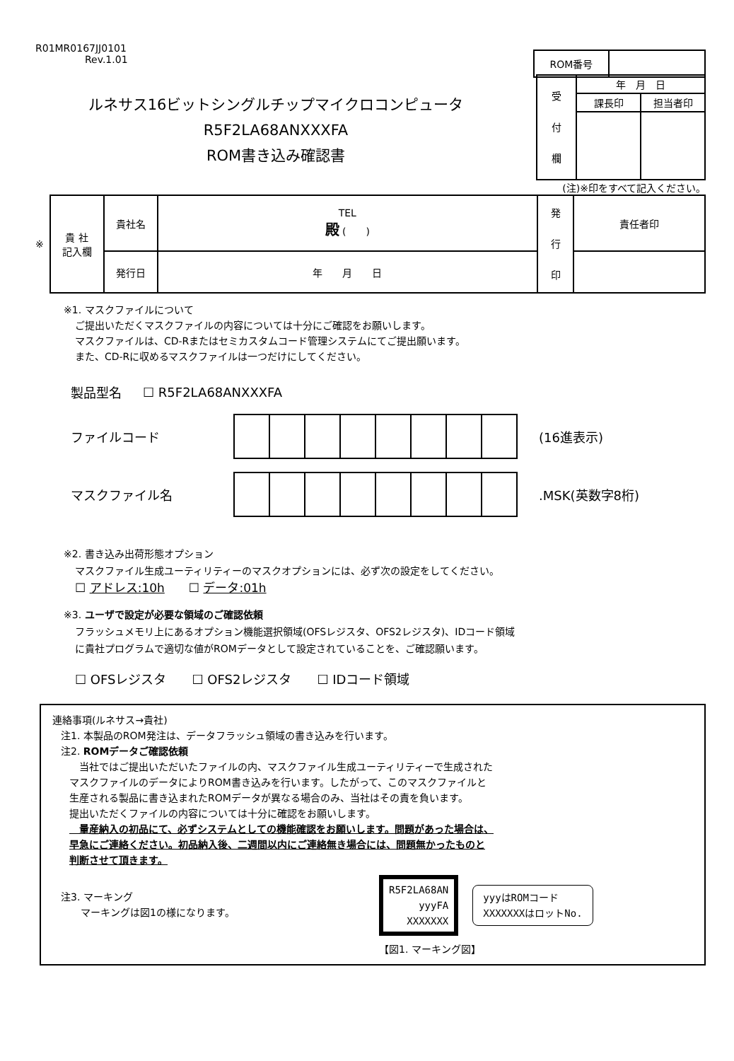R01MR0167JJ0101
Rev.1.01
| ROM番号 | |
ルネサス16ビットシングルチップマイクロコンピュータ
R5F2LA68ANXXXFA
ROM書き込み確認書
| 受 付 欄 | 年 月 日 | |
| | 課長印 | 担当者印 |
(注)※印をすべて記入ください。
※
| 貴 社 記入欄 | 貴社名 | TEL 殿 ( ) | 発 行 印 | 責任者印 |
| | 発行日 | 年 月 日 | | |
※1. マスクファイルについて
ご提出いただくマスクファイルの内容については十分にご確認をお願いします。
マスクファイルは、CD-Rまたはセミカスタムコード管理システムにてご提出願います。
また、CD-Rに収めるマスクファイルは一つだけにしてください。
製品型名 ☐ R5F2LA68ANXXXFA
ファイルコード (16進表示)
マスクファイル名.MSK(英数字8桁)
※2. 書き込み出荷形態オプション
マスクファイル生成ユーティリティーのマスクオプションには、必ず次の設定をしてください。
☐ アドレス:10h　　☐ データ:01h
※3. ユーザで設定が必要な領域のご確認依頼
フラッシュメモリ上にあるオプション機能選択領域(OFSレジスタ、OFS2レジスタ)、IDコード領域
に貴社プログラムで適切な値がROMデータとして設定されていることを、ご確認願います。
☐ OFSレジスタ　　☐ OFS2レジスタ　　☐ IDコード領域
連絡事項(ルネサス→貴社)
注1. 本製品のROM発注は、データフラッシュ領域の書き込みを行います。
注2. ROMデータご確認依頼
　当社ではご提出いただいたファイルの内、マスクファイル生成ユーティリティーで生成された
マスクファイルのデータによりROM書き込みを行います。したがって、このマスクファイルと
生産される製品に書き込まれたROMデータが異なる場合のみ、当社はその責を負います。
提出いただくファイルの内容については十分に確認をお願いします。
　量産納入の初品にて、必ずシステムとしての機能確認をお願いします。問題があった場合は、
早急にご連絡ください。初品納入後、二週間以内にご連絡無き場合には、問題無かったものと
判断させて頂きます。
注3. マーキング
　　マーキングは図1の様になります。
R5F2LA68AN
yyyFA
XXXXXXX
yyyはROMコード
XXXXXXXはロットNo.
【図1. マーキング図】